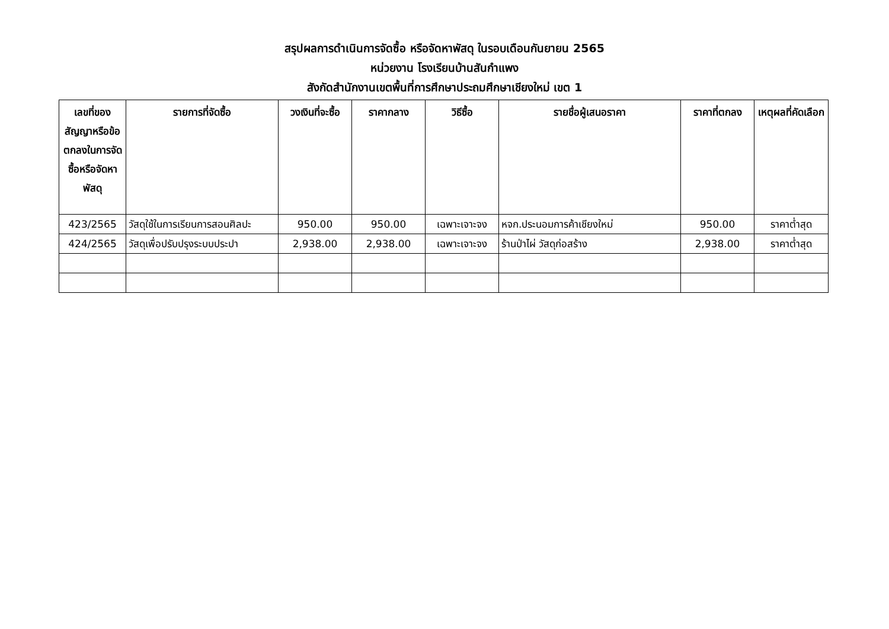สรุปผลการดำเนินการจัดซื้อ หรือจัดหาพัสดุ ในรอบเดือนกันยายน 2565
หน่วยงาน โรงเรียนบ้านสันกำแพง
สังกัดสำนักงานเขตพื้นที่การศึกษาประถมศึกษาเชียงใหม่ เขต 1
| เลขที่ของสัญญาหรือข้อตกลงในการจัดซื้อหรือจัดหาพัสดุ | รายการที่จัดซื้อ | วงเงินที่จะซื้อ | ราคากลาง | วิธีซื้อ | รายชื่อผู้เสนอราคา | ราคาที่ตกลง | เหตุผลที่คัดเลือก |
| --- | --- | --- | --- | --- | --- | --- | --- |
| 423/2565 | วัสดุใช้ในการเรียนการสอนศิลปะ | 950.00 | 950.00 | เฉพาะเจาะจง | หจก.ประนอมการค้าเชียงใหม่ | 950.00 | ราคาต่ำสุด |
| 424/2565 | วัสดุเพื่อปรับปรุงระบบประปา | 2,938.00 | 2,938.00 | เฉพาะเจาะจง | ร้านป่าไผ่ วัสดุก่อสร้าง | 2,938.00 | ราคาต่ำสุด |